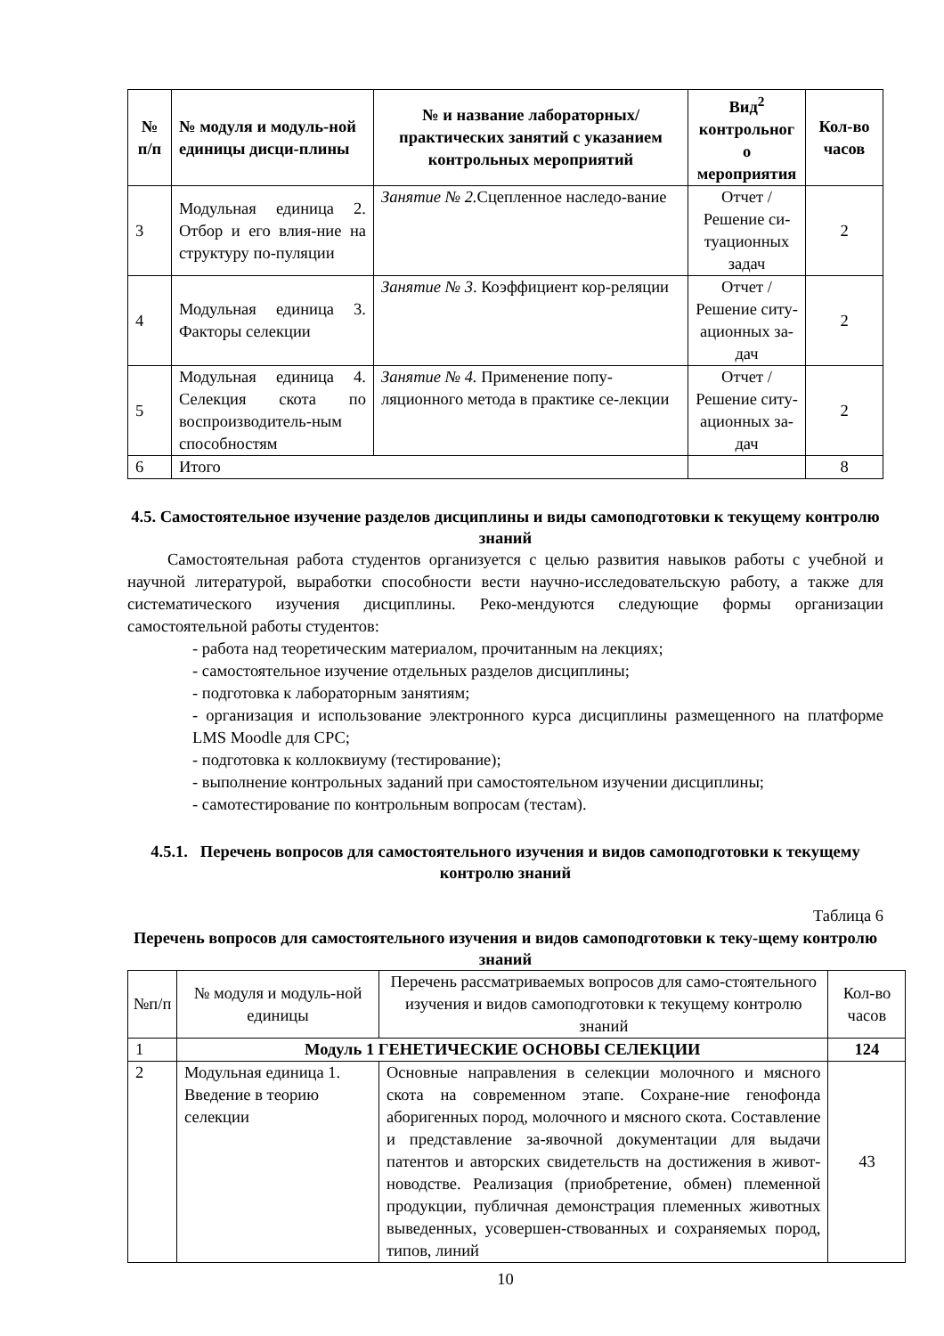| № п/п | № модуля и модуль-ной единицы дисци-плины | № и название лабораторных/ практических занятий с указанием контрольных мероприятий | Вид<sup>2</sup> контрольног о мероприятия | Кол-во часов |
| --- | --- | --- | --- | --- |
| 3 | Модульная единица 2. Отбор и его влия-ние на структуру по-пуляции | Занятие № 2. Сцепленное наследо-вание | Отчет /Решение си-туационных задач | 2 |
| 4 | Модульная единица 3. Факторы селекции | Занятие № 3 . Коэффициент кор-реляции | Отчет /Решение ситу-ационных за-дач | 2 |
| 5 | Модульная единица 4. Селекция скота по воспроизводитель-ным способностям | Занятие № 4. Применение попу-ляционного метода в практике се-лекции | Отчет /Решение ситу-ационных за-дач | 2 |
| 6 | Итого | | | 8 |
4.5. Самостоятельное изучение разделов дисциплины и виды самоподготовки к текущему контролю знаний
Самостоятельная работа студентов организуется с целью развития навыков работы с учебной и научной литературой, выработки способности вести научно-исследовательскую работу, а также для систематического изучения дисциплины. Реко-мендуются следующие формы организации самостоятельной работы студентов:
- работа над теоретическим материалом, прочитанным на лекциях;
- самостоятельное изучение отдельных разделов дисциплины;
- подготовка к лабораторным занятиям;
- организация и использование электронного курса дисциплины размещенного на платформе LMS Moodle для СРС;
- подготовка к коллоквиуму (тестирование);
- выполнение контрольных заданий при самостоятельном изучении дисциплины;
- самотестирование по контрольным вопросам (тестам).
4.5.1. Перечень вопросов для самостоятельного изучения и видов самоподготовки к текущему контролю знаний
Таблица 6
Перечень вопросов для самостоятельного изучения и видов самоподготовки к теку-щему контролю знаний
| №п/п | № модуля и модуль-ной единицы | Перечень рассматриваемых вопросов для само-стоятельного изучения и видов самоподготовки к текущему контролю знаний | Кол-во часов |
| 1 | Модуль 1 ГЕНЕТИЧЕСКИЕ ОСНОВЫ СЕЛЕКЦИИ | | 124 |
| 2 | Модульная единица 1. Введение в теорию селекции | Основные направления в селекции молочного и мясного скота на современном этапе. Сохране-ние генофонда аборигенных пород, молочного и мясного скота. Составление и представление за-явочной документации для выдачи патентов и авторских свидетельств на достижения в живот-новодстве. Реализация (приобретение, обмен) племенной продукции, публичная демонстрация племенных животных выведенных, усовершен-ствованных и сохраняемых пород, типов, линий | 43 |
10